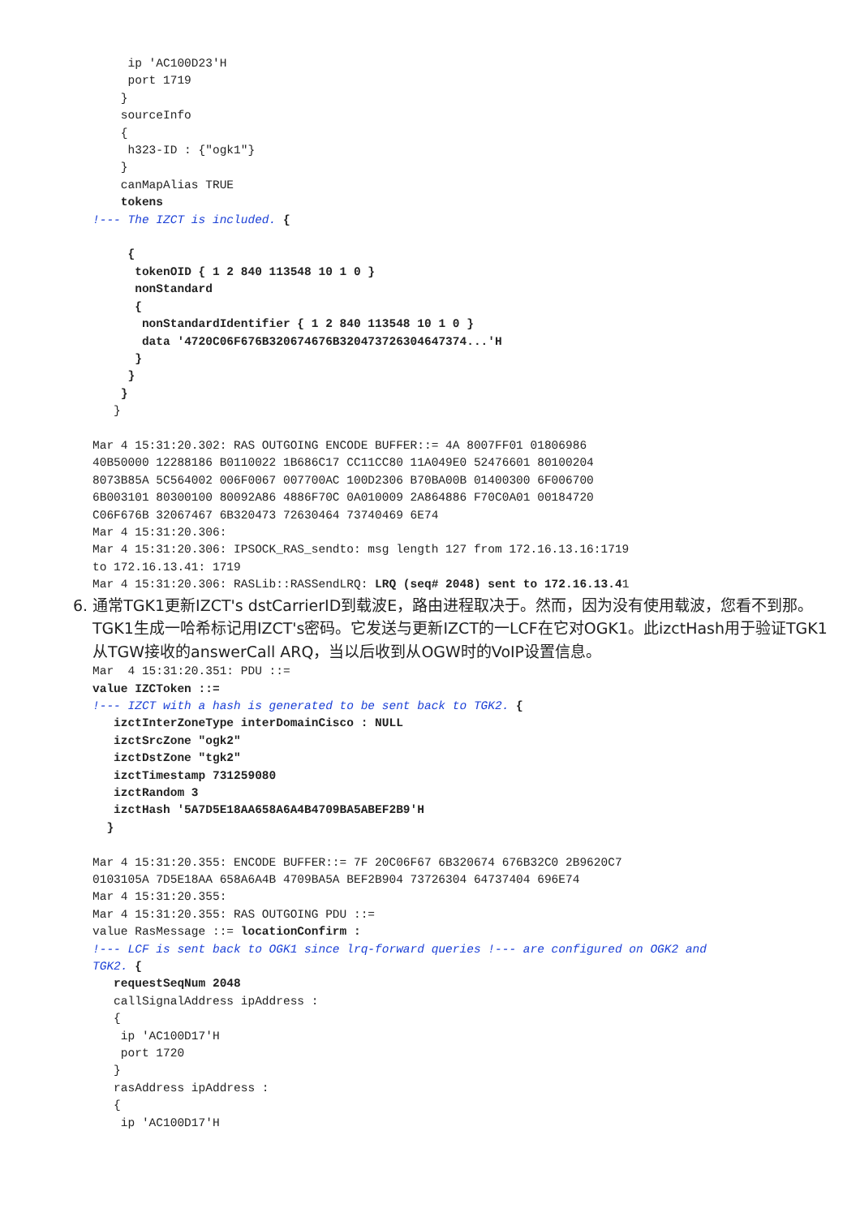ip 'AC100D23'H
     port 1719
    }
    sourceInfo
    {
     h323-ID : {"ogk1"}
    }
    canMapAlias TRUE
    tokens
!--- The IZCT is included. {

     {
      tokenOID { 1 2 840 113548 10 1 0 }
      nonStandard
      {
       nonStandardIdentifier { 1 2 840 113548 10 1 0 }
       data '4720C06F676B320674676B320473726304647374...'H
      }
     }
    }
   }

Mar 4 15:31:20.302: RAS OUTGOING ENCODE BUFFER::= 4A 8007FF01 01806986
40B50000 12288186 B0110022 1B686C17 CC11CC80 11A049E0 52476601 80100204
8073B85A 5C564002 006F0067 007700AC 100D2306 B70BA00B 01400300 6F006700
6B003101 80300100 80092A86 4886F70C 0A010009 2A864886 F70C0A01 00184720
C06F676B 32067467 6B320473 72630464 73740469 6E74
Mar 4 15:31:20.306:
Mar 4 15:31:20.306: IPSOCK_RAS_sendto: msg length 127 from 172.16.13.16:1719
to 172.16.13.41: 1719
Mar 4 15:31:20.306: RASLib::RASSendLRQ: LRQ (seq# 2048) sent to 172.16.13.41
6. 通常TGK1更新IZCT's dstCarrierID到载波E，路由进程取决于。然而，因为没有使用载波，您看不到那。TGK1生成一哈希标记用IZCT's密码。它发送与更新IZCT的一LCF在它对OGK1。此izctHash用于验证TGK1从TGW接收的answerCall ARQ，当以后收到从OGW时的VoIP设置信息。
Mar  4 15:31:20.351: PDU ::=
value IZCToken ::=
!--- IZCT with a hash is generated to be sent back to TGK2. {
   izctInterZoneType interDomainCisco : NULL
   izctSrcZone "ogk2"
   izctDstZone "tgk2"
   izctTimestamp 731259080
   izctRandom 3
   izctHash '5A7D5E18AA658A6A4B4709BA5ABEF2B9'H
  }

Mar 4 15:31:20.355: ENCODE BUFFER::= 7F 20C06F67 6B320674 676B32C0 2B9620C7
0103105A 7D5E18AA 658A6A4B 4709BA5A BEF2B904 73726304 64737404 696E74
Mar 4 15:31:20.355:
Mar 4 15:31:20.355: RAS OUTGOING PDU ::=
value RasMessage ::= locationConfirm :
!--- LCF is sent back to OGK1 since lrq-forward queries !--- are configured on OGK2 and
TGK2. {
   requestSeqNum 2048
   callSignalAddress ipAddress :
   {
    ip 'AC100D17'H
    port 1720
   }
   rasAddress ipAddress :
   {
    ip 'AC100D17'H